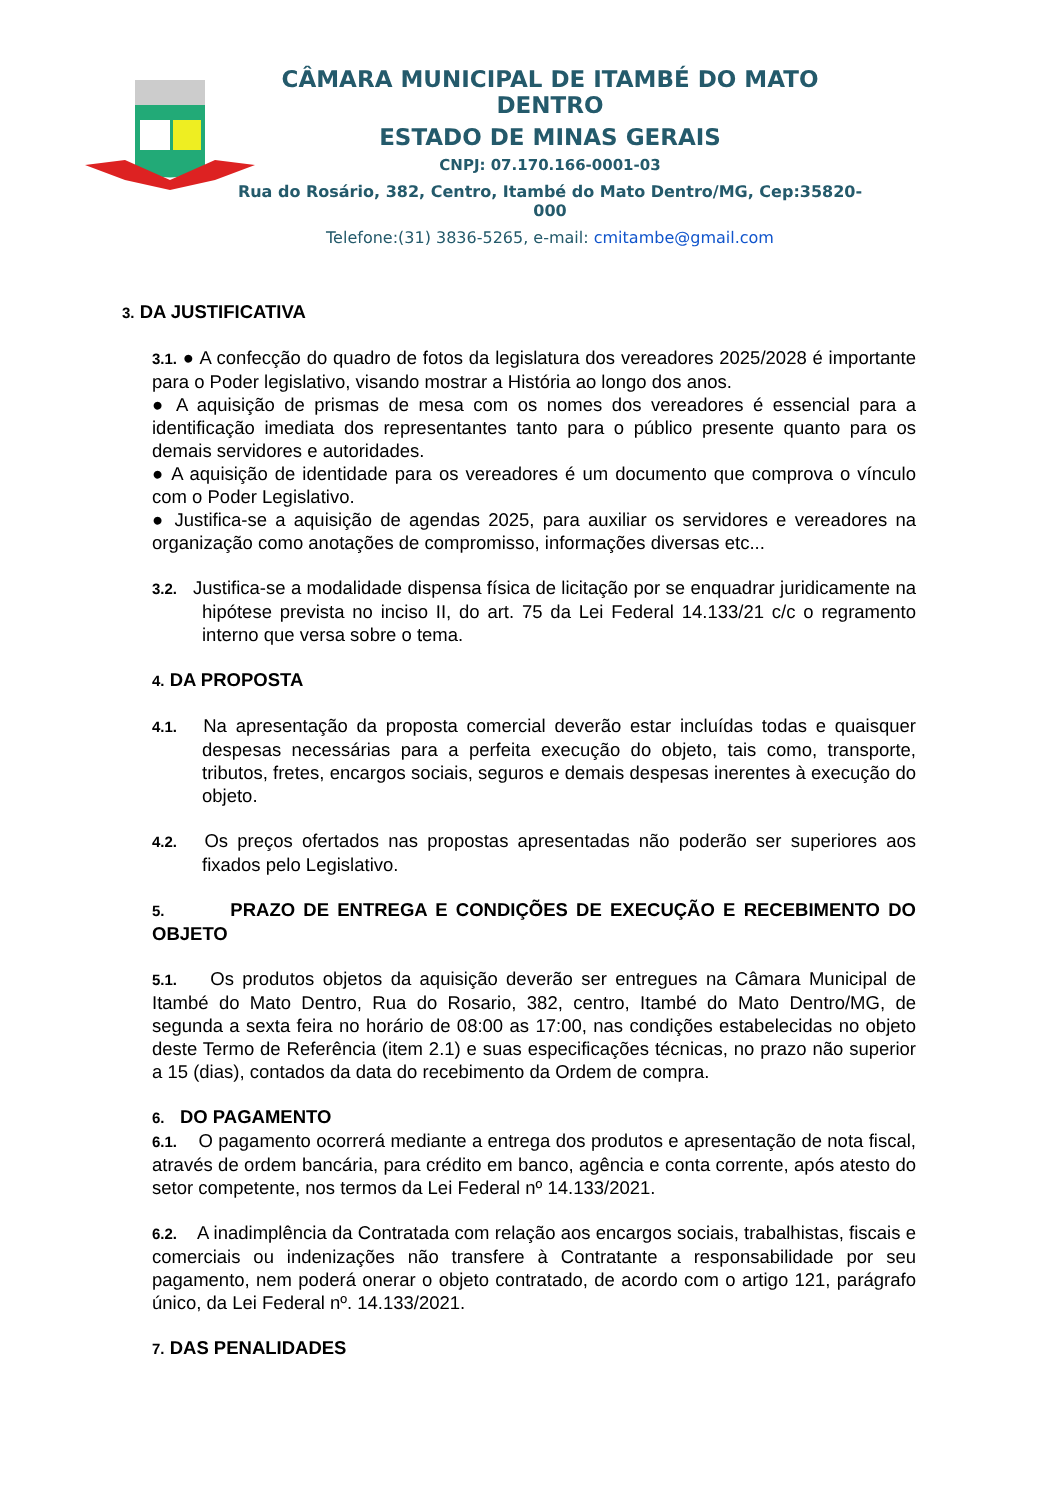CÂMARA MUNICIPAL DE ITAMBÉ DO MATO DENTRO
ESTADO DE MINAS GERAIS
CNPJ: 07.170.166-0001-03
Rua do Rosário, 382, Centro, Itambé do Mato Dentro/MG, Cep:35820-000
Telefone:(31) 3836-5265, e-mail: cmitambe@gmail.com
3. DA JUSTIFICATIVA
3.1. ● A confecção do quadro de fotos da legislatura dos vereadores 2025/2028 é importante para o Poder legislativo, visando mostrar a História ao longo dos anos.
● A aquisição de prismas de mesa com os nomes dos vereadores é essencial para a identificação imediata dos representantes tanto para o público presente quanto para os demais servidores e autoridades.
● A aquisição de identidade para os vereadores é um documento que comprova o vínculo com o Poder Legislativo.
● Justifica-se a aquisição de agendas 2025, para auxiliar os servidores e vereadores na organização como anotações de compromisso, informações diversas etc...
3.2. Justifica-se a modalidade dispensa física de licitação por se enquadrar juridicamente na hipótese prevista no inciso II, do art. 75 da Lei Federal 14.133/21 c/c o regramento interno que versa sobre o tema.
4. DA PROPOSTA
4.1. Na apresentação da proposta comercial deverão estar incluídas todas e quaisquer despesas necessárias para a perfeita execução do objeto, tais como, transporte, tributos, fretes, encargos sociais, seguros e demais despesas inerentes à execução do objeto.
4.2. Os preços ofertados nas propostas apresentadas não poderão ser superiores aos fixados pelo Legislativo.
5. PRAZO DE ENTREGA E CONDIÇÕES DE EXECUÇÃO E RECEBIMENTO DO OBJETO
5.1. Os produtos objetos da aquisição deverão ser entregues na Câmara Municipal de Itambé do Mato Dentro, Rua do Rosario, 382, centro, Itambé do Mato Dentro/MG, de segunda a sexta feira no horário de 08:00 as 17:00, nas condições estabelecidas no objeto deste Termo de Referência (item 2.1) e suas especificações técnicas, no prazo não superior a 15 (dias), contados da data do recebimento da Ordem de compra.
6. DO PAGAMENTO
6.1. O pagamento ocorrerá mediante a entrega dos produtos e apresentação de nota fiscal, através de ordem bancária, para crédito em banco, agência e conta corrente, após atesto do setor competente, nos termos da Lei Federal nº 14.133/2021.
6.2. A inadimplência da Contratada com relação aos encargos sociais, trabalhistas, fiscais e comerciais ou indenizações não transfere à Contratante a responsabilidade por seu pagamento, nem poderá onerar o objeto contratado, de acordo com o artigo 121, parágrafo único, da Lei Federal nº. 14.133/2021.
7. DAS PENALIDADES